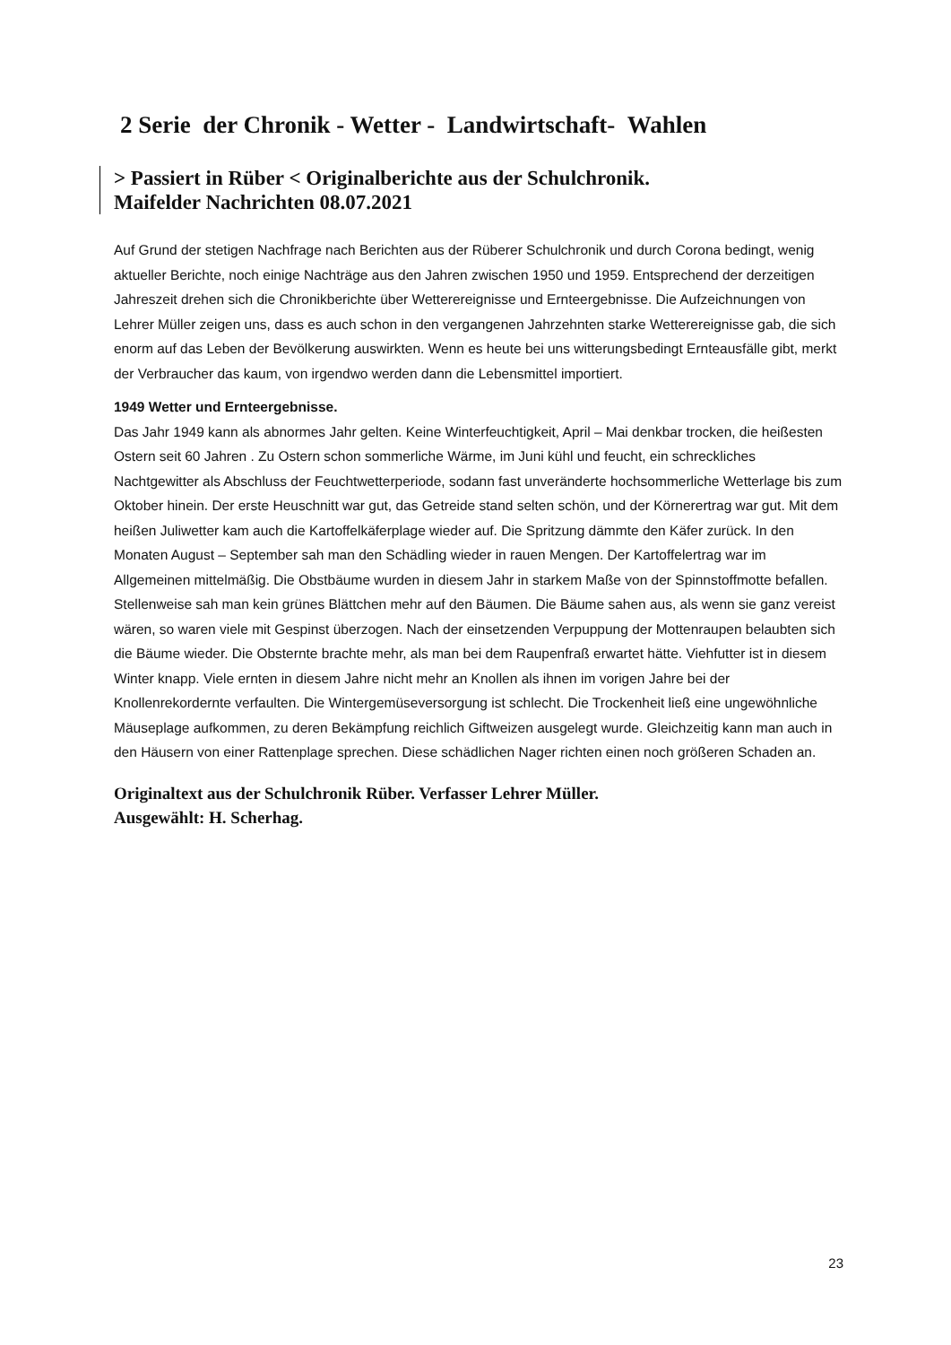2 Serie der Chronik - Wetter - Landwirtschaft- Wahlen
> Passiert in Rüber < Originalberichte aus der Schulchronik.
Maifelder Nachrichten 08.07.2021
Auf Grund der stetigen Nachfrage nach Berichten aus der Rüberer Schulchronik und durch Corona bedingt, wenig aktueller Berichte, noch einige Nachträge aus den Jahren zwischen 1950 und 1959. Entsprechend der derzeitigen Jahreszeit drehen sich die Chronikberichte über Wetterereignisse und Ernteergebnisse. Die Aufzeichnungen von Lehrer Müller zeigen uns, dass es auch schon in den vergangenen Jahrzehnten starke Wetterereignisse gab, die sich enorm auf das Leben der Bevölkerung auswirkten. Wenn es heute bei uns witterungsbedingt Ernteausfälle gibt, merkt der Verbraucher das kaum, von irgendwo werden dann die Lebensmittel importiert.
1949 Wetter und Ernteergebnisse.
Das Jahr 1949 kann als abnormes Jahr gelten. Keine Winterfeuchtigkeit, April – Mai denkbar trocken, die heißesten Ostern seit 60 Jahren . Zu Ostern schon sommerliche Wärme, im Juni kühl und feucht, ein schreckliches Nachtgewitter als Abschluss der Feuchtwetterperiode, sodann fast unveränderte hochsommerliche Wetterlage bis zum Oktober hinein. Der erste Heuschnitt war gut, das Getreide stand selten schön, und der Körnerertrag war gut. Mit dem heißen Juliwetter kam auch die Kartoffelkäferplage wieder auf. Die Spritzung dämmte den Käfer zurück. In den Monaten August – September sah man den Schädling wieder in rauen Mengen. Der Kartoffelertrag war im Allgemeinen mittelmäßig. Die Obstbäume wurden in diesem Jahr in starkem Maße von der Spinnstoffmotte befallen. Stellenweise sah man kein grünes Blättchen mehr auf den Bäumen. Die Bäume sahen aus, als wenn sie ganz vereist wären, so waren viele mit Gespinst überzogen. Nach der einsetzenden Verpuppung der Mottenraupen belaubten sich die Bäume wieder. Die Obsternte brachte mehr, als man bei dem Raupenfraß erwartet hätte. Viehfutter ist in diesem Winter knapp. Viele ernten in diesem Jahre nicht mehr an Knollen als ihnen im vorigen Jahre bei der Knollenrekordernte verfaulten. Die Wintergemüseversorgung ist schlecht. Die Trockenheit ließ eine ungewöhnliche Mäuseplage aufkommen, zu deren Bekämpfung reichlich Giftweizen ausgelegt wurde. Gleichzeitig kann man auch in den Häusern von einer Rattenplage sprechen. Diese schädlichen Nager richten einen noch größeren Schaden an.
Originaltext aus der Schulchronik Rüber. Verfasser Lehrer Müller.
Ausgewählt: H. Scherhag.
23